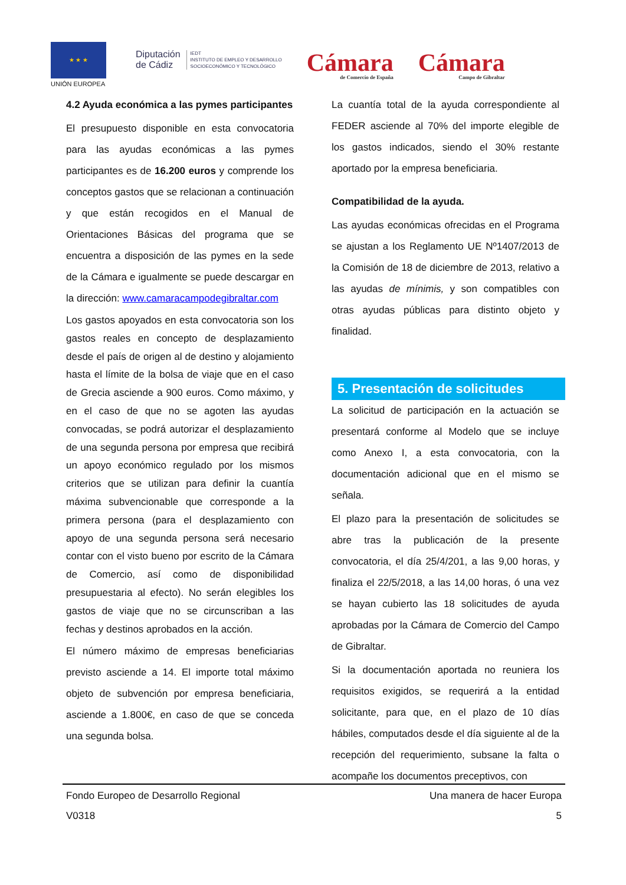★ ★ ★
UNIÓN EUROPEA
Diputación
de Cádiz IEDT
INSTITUTO DE EMPLEO Y DESARROLLO
SOCIOECONÓMICO Y TECNOLÓGICO
Cámara
de Comercio de España
Cámara
Campo de Gibraltar
4.2 Ayuda económica a las pymes participantes
El presupuesto disponible en esta convocatoria para las ayudas económicas a las pymes participantes es de 16.200 euros y comprende los conceptos gastos que se relacionan a continuación y que están recogidos en el Manual de Orientaciones Básicas del programa que se encuentra a disposición de las pymes en la sede de la Cámara e igualmente se puede descargar en la dirección: www.camaracampodegibraltar.com
Los gastos apoyados en esta convocatoria son los gastos reales en concepto de desplazamiento desde el país de origen al de destino y alojamiento hasta el límite de la bolsa de viaje que en el caso de Grecia asciende a 900 euros. Como máximo, y en el caso de que no se agoten las ayudas convocadas, se podrá autorizar el desplazamiento de una segunda persona por empresa que recibirá un apoyo económico regulado por los mismos criterios que se utilizan para definir la cuantía máxima subvencionable que corresponde a la primera persona (para el desplazamiento con apoyo de una segunda persona será necesario contar con el visto bueno por escrito de la Cámara de Comercio, así como de disponibilidad presupuestaria al efecto). No serán elegibles los gastos de viaje que no se circunscriban a las fechas y destinos aprobados en la acción.
El número máximo de empresas beneficiarias previsto asciende a 14. El importe total máximo objeto de subvención por empresa beneficiaria, asciende a 1.800€, en caso de que se conceda una segunda bolsa.
La cuantía total de la ayuda correspondiente al FEDER asciende al 70% del importe elegible de los gastos indicados, siendo el 30% restante aportado por la empresa beneficiaria.
Compatibilidad de la ayuda.
Las ayudas económicas ofrecidas en el Programa se ajustan a los Reglamento UE Nº1407/2013 de la Comisión de 18 de diciembre de 2013, relativo a las ayudas de mínimis, y son compatibles con otras ayudas públicas para distinto objeto y finalidad.
5. Presentación de solicitudes
La solicitud de participación en la actuación se presentará conforme al Modelo que se incluye como Anexo I, a esta convocatoria, con la documentación adicional que en el mismo se señala.
El plazo para la presentación de solicitudes se abre tras la publicación de la presente convocatoria, el día 25/4/201, a las 9,00 horas, y finaliza el 22/5/2018, a las 14,00 horas, ó una vez se hayan cubierto las 18 solicitudes de ayuda aprobadas por la Cámara de Comercio del Campo de Gibraltar.
Si la documentación aportada no reuniera los requisitos exigidos, se requerirá a la entidad solicitante, para que, en el plazo de 10 días hábiles, computados desde el día siguiente al de la recepción del requerimiento, subsane la falta o acompañe los documentos preceptivos, con
Fondo Europeo de Desarrollo Regional Una manera de hacer Europa
V0318 5